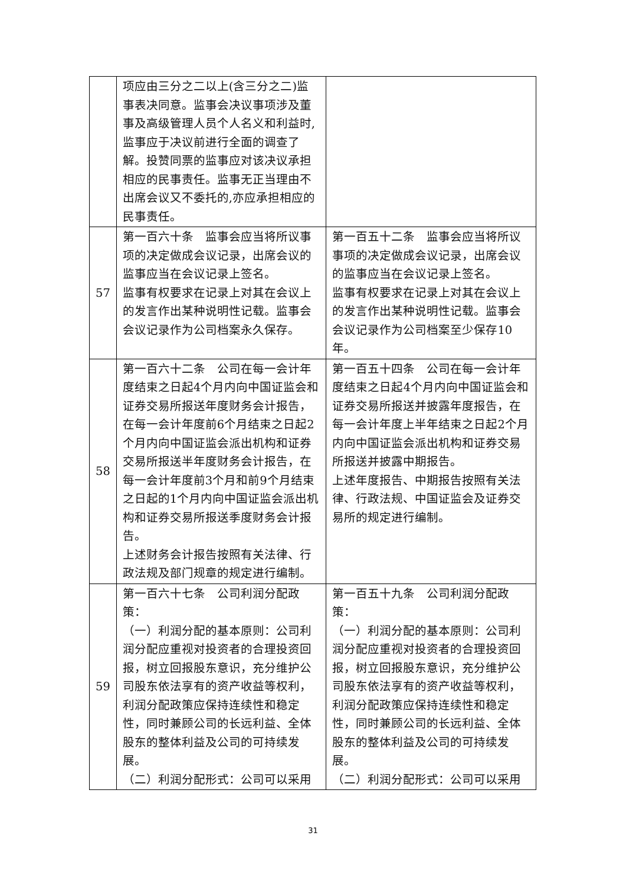| | 项应由三分之二以上(含三分之二)监事表决同意。监事会决议事项涉及董事及高级管理人员个人名义和利益时,监事应于决议前进行全面的调查了解。投赞同票的监事应对该决议承担相应的民事责任。监事无正当理由不出席会议又不委托的,亦应承担相应的民事责任。 | |
| 57 | 第一百六十条 监事会应当将所议事项的决定做成会议记录，出席会议的监事应当在会议记录上签名。 监事有权要求在记录上对其在会议上的发言作出某种说明性记载。监事会会议记录作为公司档案永久保存。 | 第一百五十二条 监事会应当将所议事项的决定做成会议记录，出席会议的监事应当在会议记录上签名。 监事有权要求在记录上对其在会议上的发言作出某种说明性记载。监事会会议记录作为公司档案至少保存10年。 |
| 58 | 第一百六十二条 公司在每一会计年度结束之日起4个月内向中国证监会和证券交易所报送年度财务会计报告，在每一会计年度前6个月结束之日起2个月内向中国证监会派出机构和证券交易所报送半年度财务会计报告，在每一会计年度前3个月和前9个月结束之日起的1个月内向中国证监会派出机构和证券交易所报送季度财务会计报告。 上述财务会计报告按照有关法律、行政法规及部门规章的规定进行编制。 | 第一百五十四条 公司在每一会计年度结束之日起4个月内向中国证监会和证券交易所报送并披露年度报告，在每一会计年度上半年结束之日起2个月内向中国证监会派出机构和证券交易所报送并披露中期报告。 上述年度报告、中期报告按照有关法律、行政法规、中国证监会及证券交易所的规定进行编制。 |
| 59 | 第一百六十七条 公司利润分配政策： （一）利润分配的基本原则：公司利润分配应重视对投资者的合理投资回报，树立回报股东意识，充分维护公司股东依法享有的资产收益等权利，利润分配政策应保持连续性和稳定性，同时兼顾公司的长远利益、全体股东的整体利益及公司的可持续发展。 （二）利润分配形式：公司可以采用 | 第一百五十九条 公司利润分配政策： （一）利润分配的基本原则：公司利润分配应重视对投资者的合理投资回报，树立回报股东意识，充分维护公司股东依法享有的资产收益等权利，利润分配政策应保持连续性和稳定性，同时兼顾公司的长远利益、全体股东的整体利益及公司的可持续发展。 （二）利润分配形式：公司可以采用 |
31